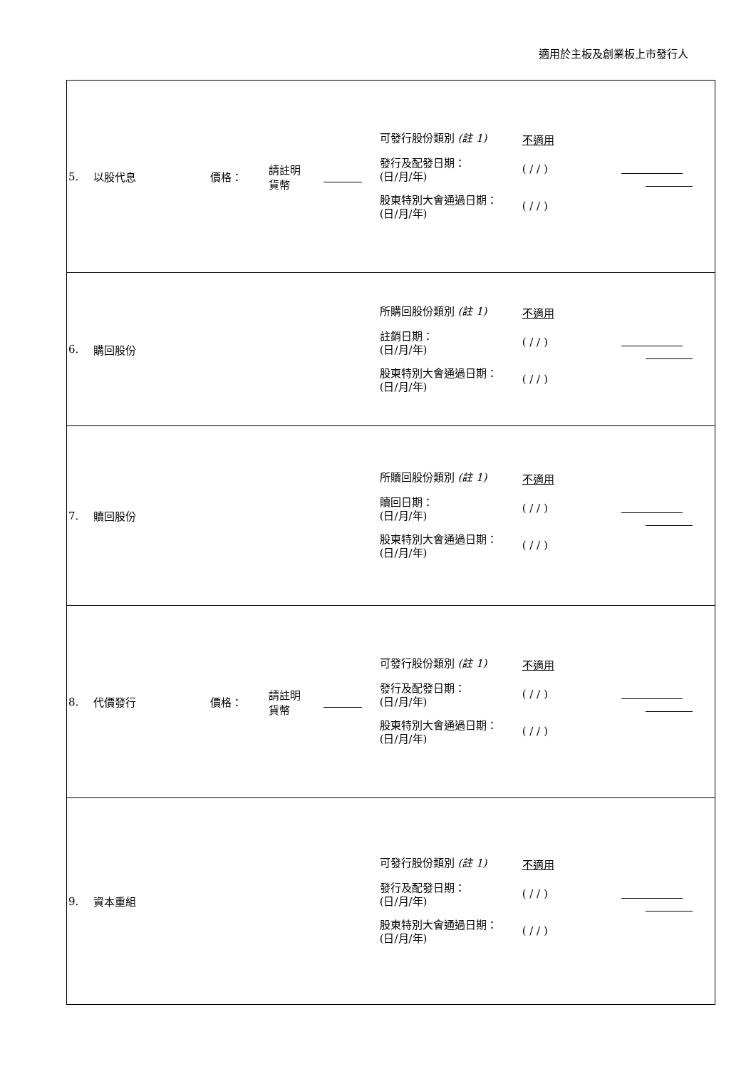適用於主板及創業板上市發行人
| 5. | 以股代息 | 價格： | 請註明 貨幣 | | 可發行股份類別 (註 1) 不適用 發行及配發日期： (日/月/年) ( / / ) 股東特別大會通過日期： (日/月/年) ( / / ) | |
| 6. | 購回股份 | | | | 所購回股份類別 (註 1) 不適用 註銷日期： (日/月/年) ( / / ) 股東特別大會通過日期： (日/月/年) ( / / ) | |
| 7. | 贖回股份 | | | | 所贖回股份類別 (註 1) 不適用 贖回日期： (日/月/年) ( / / ) 股東特別大會通過日期： (日/月/年) ( / / ) | |
| 8. | 代價發行 | 價格： | 請註明 貨幣 | | 可發行股份類別 (註 1) 不適用 發行及配發日期： (日/月/年) ( / / ) 股東特別大會通過日期： (日/月/年) ( / / ) | |
| 9. | 資本重組 | | | | 可發行股份類別 (註 1) 不適用 發行及配發日期： (日/月/年) ( / / ) 股東特別大會通過日期： (日/月/年) ( / / ) | |